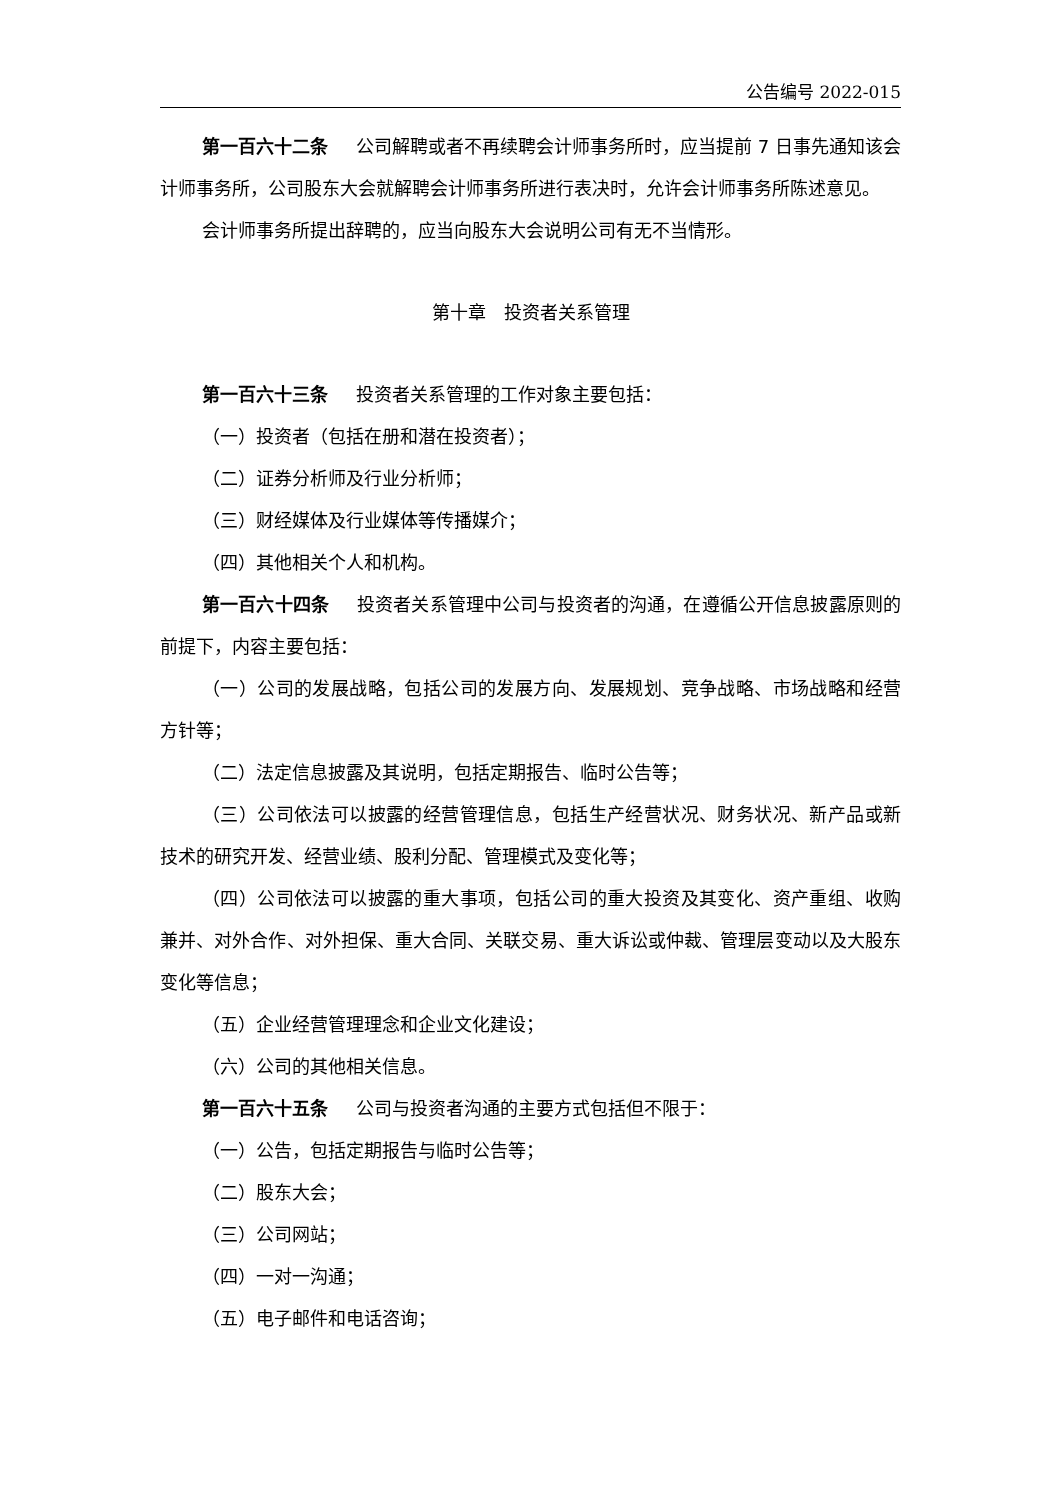公告编号 2022-015
第一百六十二条 公司解聘或者不再续聘会计师事务所时，应当提前 7 日事先通知该会计师事务所，公司股东大会就解聘会计师事务所进行表决时，允许会计师事务所陈述意见。
会计师事务所提出辞聘的，应当向股东大会说明公司有无不当情形。
第十章　投资者关系管理
第一百六十三条 投资者关系管理的工作对象主要包括：
（一）投资者（包括在册和潜在投资者）；
（二）证券分析师及行业分析师；
（三）财经媒体及行业媒体等传播媒介；
（四）其他相关个人和机构。
第一百六十四条 投资者关系管理中公司与投资者的沟通，在遵循公开信息披露原则的前提下，内容主要包括：
（一）公司的发展战略，包括公司的发展方向、发展规划、竞争战略、市场战略和经营方针等；
（二）法定信息披露及其说明，包括定期报告、临时公告等；
（三）公司依法可以披露的经营管理信息，包括生产经营状况、财务状况、新产品或新技术的研究开发、经营业绩、股利分配、管理模式及变化等；
（四）公司依法可以披露的重大事项，包括公司的重大投资及其变化、资产重组、收购兼并、对外合作、对外担保、重大合同、关联交易、重大诉讼或仲裁、管理层变动以及大股东变化等信息；
（五）企业经营管理理念和企业文化建设；
（六）公司的其他相关信息。
第一百六十五条 公司与投资者沟通的主要方式包括但不限于：
（一）公告，包括定期报告与临时公告等；
（二）股东大会；
（三）公司网站；
（四）一对一沟通；
（五）电子邮件和电话咨询；